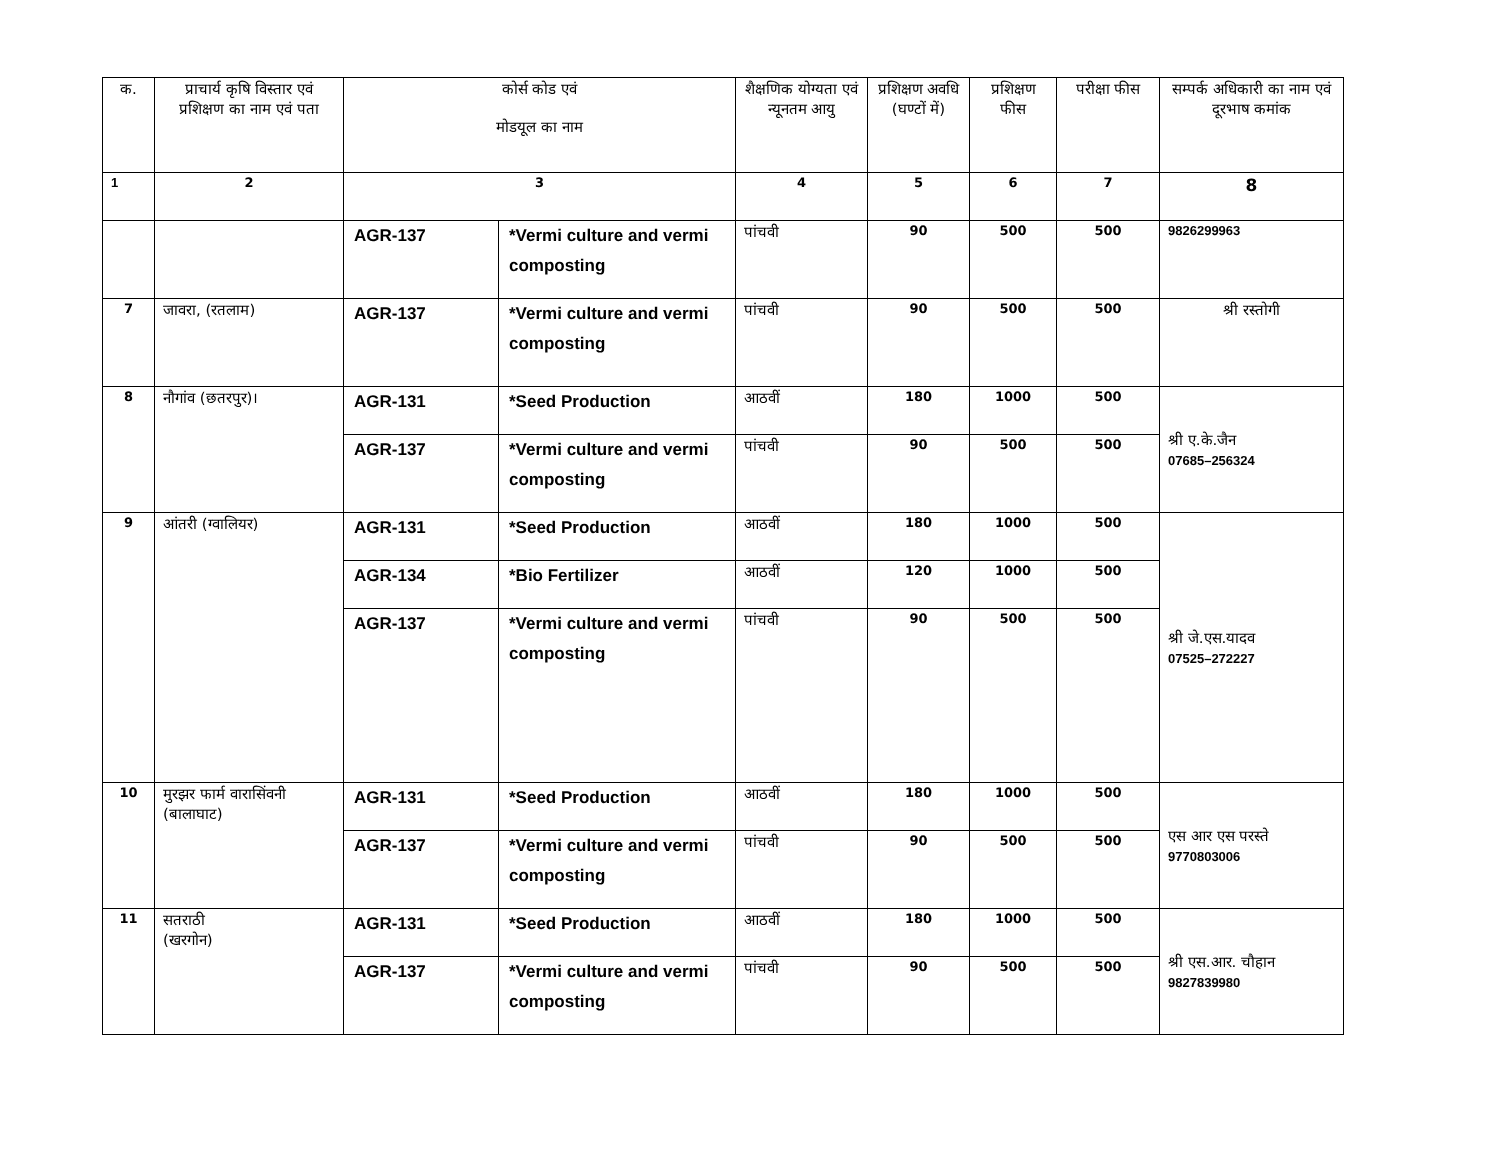| क. | प्राचार्य कृषि विस्तार एवं प्रशिक्षण का नाम एवं पता | कोर्स कोड एवं मोडयूल का नाम | | शैक्षणिक योग्यता एवं न्यूनतम आयु | प्रशिक्षण अवधि (घण्टों में) | प्रशिक्षण फीस | परीक्षा फीस | सम्पर्क अधिकारी का नाम एवं दूरभाष कमांक |
| --- | --- | --- | --- | --- | --- | --- | --- | --- |
| 1 | 2 | 3 | | 4 | 5 | 6 | 7 | 8 |
| | | AGR-137 | *Vermi culture and vermi composting | पांचवी | 90 | 500 | 500 | 9826299963 |
| 7 | जावरा, (रतलाम) | AGR-137 | *Vermi culture and vermi composting | पांचवी | 90 | 500 | 500 | श्री रस्तोगी |
| 8 | नौगांव (छतरपुर)। | AGR-131 | *Seed Production | आठवीं | 180 | 1000 | 500 | श्री ए.के.जैन 07685–256324 |
| | | AGR-137 | *Vermi culture and vermi composting | पांचवी | 90 | 500 | 500 | |
| 9 | आंतरी (ग्वालियर) | AGR-131 | *Seed Production | आठवीं | 180 | 1000 | 500 | श्री जे.एस.यादव 07525–272227 |
| | | AGR-134 | *Bio Fertilizer | आठवीं | 120 | 1000 | 500 | |
| | | AGR-137 | *Vermi culture and vermi composting | पांचवी | 90 | 500 | 500 | |
| 10 | मुरझर फार्म वारासिंवनी (बालाघाट) | AGR-131 | *Seed Production | आठवीं | 180 | 1000 | 500 | एस आर एस परस्ते 9770803006 |
| | | AGR-137 | *Vermi culture and vermi composting | पांचवी | 90 | 500 | 500 | |
| 11 | सतराठी (खरगोन) | AGR-131 | *Seed Production | आठवीं | 180 | 1000 | 500 | श्री एस.आर. चौहान 9827839980 |
| | | AGR-137 | *Vermi culture and vermi composting | पांचवी | 90 | 500 | 500 | |